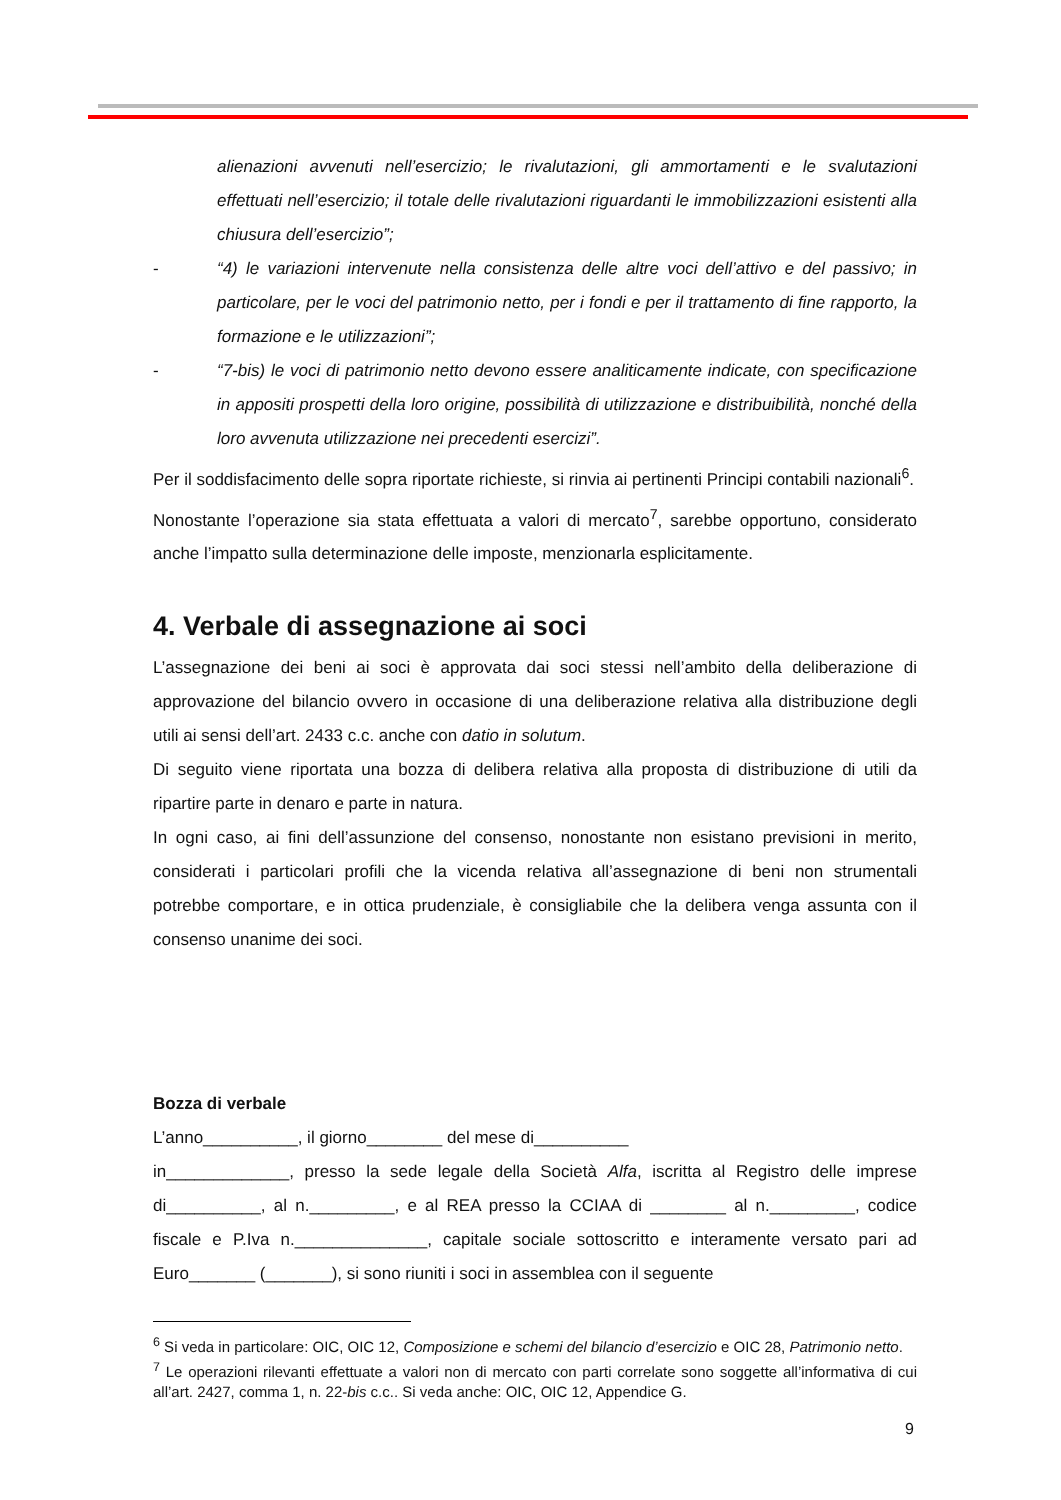alienazioni avvenuti nell’esercizio; le rivalutazioni, gli ammortamenti e le svalutazioni effettuati nell’esercizio; il totale delle rivalutazioni riguardanti le immobilizzazioni esistenti alla chiusura dell’esercizio”;
- “4) le variazioni intervenute nella consistenza delle altre voci dell’attivo e del passivo; in particolare, per le voci del patrimonio netto, per i fondi e per il trattamento di fine rapporto, la formazione e le utilizzazioni”;
- “7-bis) le voci di patrimonio netto devono essere analiticamente indicate, con specificazione in appositi prospetti della loro origine, possibilità di utilizzazione e distribuibilità, nonché della loro avvenuta utilizzazione nei precedenti esercizi”.
Per il soddisfacimento delle sopra riportate richieste, si rinvia ai pertinenti Principi contabili nazionali<sup>6</sup>.
Nonostante l’operazione sia stata effettuata a valori di mercato<sup>7</sup>, sarebbe opportuno, considerato anche l’impatto sulla determinazione delle imposte, menzionarla esplicitamente.
4. Verbale di assegnazione ai soci
L’assegnazione dei beni ai soci è approvata dai soci stessi nell’ambito della deliberazione di approvazione del bilancio ovvero in occasione di una deliberazione relativa alla distribuzione degli utili ai sensi dell’art. 2433 c.c. anche con datio in solutum.
Di seguito viene riportata una bozza di delibera relativa alla proposta di distribuzione di utili da ripartire parte in denaro e parte in natura.
In ogni caso, ai fini dell’assunzione del consenso, nonostante non esistano previsioni in merito, considerati i particolari profili che la vicenda relativa all’assegnazione di beni non strumentali potrebbe comportare, e in ottica prudenziale, è consigliabile che la delibera venga assunta con il consenso unanime dei soci.
Bozza di verbale
L’anno__________, il giorno________ del mese di__________
in_____________, presso la sede legale della Società Alfa, iscritta al Registro delle imprese di__________, al n._________, e al REA presso la CCIAA di ________ al n._________, codice fiscale e P.Iva n.______________, capitale sociale sottoscritto e interamente versato pari ad Euro_______ (_______), si sono riuniti i soci in assemblea con il seguente
<sup>6</sup> Si veda in particolare: OIC, OIC 12, Composizione e schemi del bilancio d’esercizio e OIC 28, Patrimonio netto.
<sup>7</sup> Le operazioni rilevanti effettuate a valori non di mercato con parti correlate sono soggette all’informativa di cui all’art. 2427, comma 1, n. 22-bis c.c.. Si veda anche: OIC, OIC 12, Appendice G.
9